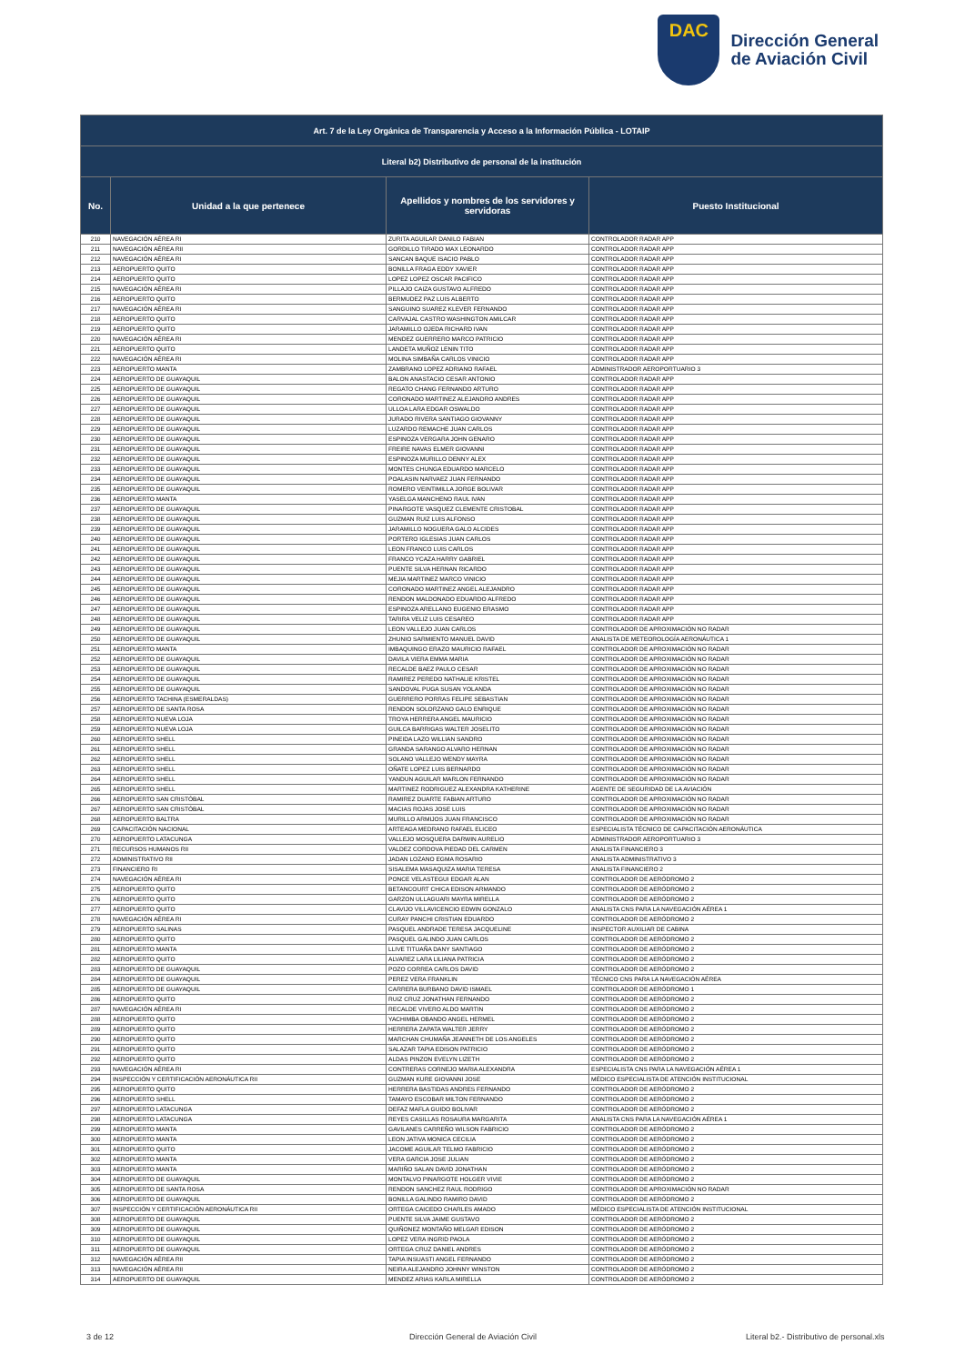DAC
Dirección General
de Aviación Civil
| Art. 7 de la Ley Orgánica de Transparencia y Acceso a la Información Pública - LOTAIP | | | |
| Literal b2) Distributivo de personal de la institución | | | |
| No. | Unidad a la que pertenece | Apellidos y nombres de los servidores y servidoras | Puesto Institucional |
| 210 | NAVEGACIÓN AÉREA RI | ZURITA AGUILAR DANILO FABIAN | CONTROLADOR RADAR APP |
| 211 | NAVEGACIÓN AÉREA RII | GORDILLO TIRADO MAX LEONARDO | CONTROLADOR RADAR APP |
| 212 | NAVEGACIÓN AÉREA RI | SANCAN BAQUE ISACIO PABLO | CONTROLADOR RADAR APP |
| 213 | AEROPUERTO QUITO | BONILLA FRAGA EDDY XAVIER | CONTROLADOR RADAR APP |
| 214 | AEROPUERTO QUITO | LOPEZ LOPEZ OSCAR PACIFICO | CONTROLADOR RADAR APP |
| 215 | NAVEGACIÓN AÉREA RI | PILLAJO CAIZA GUSTAVO ALFREDO | CONTROLADOR RADAR APP |
| 216 | AEROPUERTO QUITO | BERMUDEZ PAZ LUIS ALBERTO | CONTROLADOR RADAR APP |
| 217 | NAVEGACIÓN AÉREA RI | SANGUINO SUAREZ KLEVER FERNANDO | CONTROLADOR RADAR APP |
| 218 | AEROPUERTO QUITO | CARVAJAL CASTRO WASHINGTON AMILCAR | CONTROLADOR RADAR APP |
| 219 | AEROPUERTO QUITO | JARAMILLO OJEDA RICHARD IVAN | CONTROLADOR RADAR APP |
| 220 | NAVEGACIÓN AÉREA RI | MENDEZ GUERRERO MARCO PATRICIO | CONTROLADOR RADAR APP |
| 221 | AEROPUERTO QUITO | LANDETA MUÑOZ LENIN TITO | CONTROLADOR RADAR APP |
| 222 | NAVEGACIÓN AÉREA RI | MOLINA SIMBAÑA CARLOS VINICIO | CONTROLADOR RADAR APP |
| 223 | AEROPUERTO MANTA | ZAMBRANO LOPEZ ADRIANO RAFAEL | ADMINISTRADOR AEROPORTUARIO 3 |
| 224 | AEROPUERTO DE GUAYAQUIL | BALON ANASTACIO CESAR ANTONIO | CONTROLADOR RADAR APP |
| 225 | AEROPUERTO DE GUAYAQUIL | REGATO CHANG FERNANDO ARTURO | CONTROLADOR RADAR APP |
| 226 | AEROPUERTO DE GUAYAQUIL | CORONADO MARTINEZ ALEJANDRO ANDRES | CONTROLADOR RADAR APP |
| 227 | AEROPUERTO DE GUAYAQUIL | ULLOA LARA EDGAR OSWALDO | CONTROLADOR RADAR APP |
| 228 | AEROPUERTO DE GUAYAQUIL | JURADO RIVERA SANTIAGO GIOVANNY | CONTROLADOR RADAR APP |
| 229 | AEROPUERTO DE GUAYAQUIL | LUZARDO REMACHE JUAN CARLOS | CONTROLADOR RADAR APP |
| 230 | AEROPUERTO DE GUAYAQUIL | ESPINOZA VERGARA JOHN GENARO | CONTROLADOR RADAR APP |
| 231 | AEROPUERTO DE GUAYAQUIL | FREIRE NAVAS ELMER GIOVANNI | CONTROLADOR RADAR APP |
| 232 | AEROPUERTO DE GUAYAQUIL | ESPINOZA MURILLO DENNY ALEX | CONTROLADOR RADAR APP |
| 233 | AEROPUERTO DE GUAYAQUIL | MONTES CHUNGA EDUARDO MARCELO | CONTROLADOR RADAR APP |
| 234 | AEROPUERTO DE GUAYAQUIL | POALASIN NARVAEZ JUAN FERNANDO | CONTROLADOR RADAR APP |
| 235 | AEROPUERTO DE GUAYAQUIL | ROMERO VEINTIMILLA JORGE BOLIVAR | CONTROLADOR RADAR APP |
| 236 | AEROPUERTO MANTA | YASELGA MANCHENO RAUL IVAN | CONTROLADOR RADAR APP |
| 237 | AEROPUERTO DE GUAYAQUIL | PINARGOTE VASQUEZ CLEMENTE CRISTOBAL | CONTROLADOR RADAR APP |
| 238 | AEROPUERTO DE GUAYAQUIL | GUZMAN RUIZ LUIS ALFONSO | CONTROLADOR RADAR APP |
| 239 | AEROPUERTO DE GUAYAQUIL | JARAMILLO NOGUERA GALO ALCIDES | CONTROLADOR RADAR APP |
| 240 | AEROPUERTO DE GUAYAQUIL | PORTERO IGLESIAS JUAN CARLOS | CONTROLADOR RADAR APP |
| 241 | AEROPUERTO DE GUAYAQUIL | LEON FRANCO LUIS CARLOS | CONTROLADOR RADAR APP |
| 242 | AEROPUERTO DE GUAYAQUIL | FRANCO YCAZA HARRY GABRIEL | CONTROLADOR RADAR APP |
| 243 | AEROPUERTO DE GUAYAQUIL | PUENTE SILVA HERNAN RICARDO | CONTROLADOR RADAR APP |
| 244 | AEROPUERTO DE GUAYAQUIL | MEJIA MARTINEZ MARCO VINICIO | CONTROLADOR RADAR APP |
| 245 | AEROPUERTO DE GUAYAQUIL | CORONADO MARTINEZ ANGEL ALEJANDRO | CONTROLADOR RADAR APP |
| 246 | AEROPUERTO DE GUAYAQUIL | RENDON MALDONADO EDUARDO ALFREDO | CONTROLADOR RADAR APP |
| 247 | AEROPUERTO DE GUAYAQUIL | ESPINOZA ARELLANO EUGENIO ERASMO | CONTROLADOR RADAR APP |
| 248 | AEROPUERTO DE GUAYAQUIL | TARIRA VELIZ LUIS CESAREO | CONTROLADOR RADAR APP |
| 249 | AEROPUERTO DE GUAYAQUIL | LEON VALLEJO JUAN CARLOS | CONTROLADOR DE APROXIMACIÓN NO RADAR |
| 250 | AEROPUERTO DE GUAYAQUIL | ZHUNIO SARMIENTO MANUEL DAVID | ANALISTA DE METEOROLOGÍA AERONÁUTICA 1 |
| 251 | AEROPUERTO MANTA | IMBAQUINGO ERAZO MAURICIO RAFAEL | CONTROLADOR DE APROXIMACIÓN NO RADAR |
| 252 | AEROPUERTO DE GUAYAQUIL | DAVILA VIERA EMMA MARIA | CONTROLADOR DE APROXIMACIÓN NO RADAR |
| 253 | AEROPUERTO DE GUAYAQUIL | RECALDE BAEZ PAULO CESAR | CONTROLADOR DE APROXIMACIÓN NO RADAR |
| 254 | AEROPUERTO DE GUAYAQUIL | RAMIREZ PEREDO NATHALIE KRISTEL | CONTROLADOR DE APROXIMACIÓN NO RADAR |
| 255 | AEROPUERTO DE GUAYAQUIL | SANDOVAL PUGA SUSAN YOLANDA | CONTROLADOR DE APROXIMACIÓN NO RADAR |
| 256 | AEROPUERTO TACHINA (ESMERALDAS) | GUERRERO PORRAS FELIPE SEBASTIAN | CONTROLADOR DE APROXIMACIÓN NO RADAR |
| 257 | AEROPUERTO DE SANTA ROSA | RENDON SOLORZANO GALO ENRIQUE | CONTROLADOR DE APROXIMACIÓN NO RADAR |
| 258 | AEROPUERTO NUEVA LOJA | TROYA HERRERA ANGEL MAURICIO | CONTROLADOR DE APROXIMACIÓN NO RADAR |
| 259 | AEROPUERTO NUEVA LOJA | GUILCA BARRIGAS WALTER JOSELITO | CONTROLADOR DE APROXIMACIÓN NO RADAR |
| 260 | AEROPUERTO SHELL | PINEIDA LAZO WILLIAN SANDRO | CONTROLADOR DE APROXIMACIÓN NO RADAR |
| 261 | AEROPUERTO SHELL | GRANDA SARANGO ALVARO HERNAN | CONTROLADOR DE APROXIMACIÓN NO RADAR |
| 262 | AEROPUERTO SHELL | SOLANO VALLEJO WENDY MAYRA | CONTROLADOR DE APROXIMACIÓN NO RADAR |
| 263 | AEROPUERTO SHELL | OÑATE LOPEZ LUIS BERNARDO | CONTROLADOR DE APROXIMACIÓN NO RADAR |
| 264 | AEROPUERTO SHELL | YANDUN AGUILAR MARLON FERNANDO | CONTROLADOR DE APROXIMACIÓN NO RADAR |
| 265 | AEROPUERTO SHELL | MARTINEZ RODRIGUEZ ALEXANDRA KATHERINE | AGENTE DE SEGURIDAD DE LA AVIACIÓN |
| 266 | AEROPUERTO SAN CRISTÓBAL | RAMIREZ DUARTE FABIAN ARTURO | CONTROLADOR DE APROXIMACIÓN NO RADAR |
| 267 | AEROPUERTO SAN CRISTÓBAL | MACIAS ROJAS JOSE LUIS | CONTROLADOR DE APROXIMACIÓN NO RADAR |
| 268 | AEROPUERTO BALTRA | MURILLO ARMIJOS JUAN FRANCISCO | CONTROLADOR DE APROXIMACIÓN NO RADAR |
| 269 | CAPACITACIÓN NACIONAL | ARTEAGA MEDRANO RAFAEL ELICEO | ESPECIALISTA TÉCNICO DE CAPACITACIÓN AERONÁUTICA |
| 270 | AEROPUERTO LATACUNGA | VALLEJO MOSQUERA DARWIN AURELIO | ADMINISTRADOR AEROPORTUARIO 3 |
| 271 | RECURSOS HUMANOS RII | VALDEZ CORDOVA PIEDAD DEL CARMEN | ANALISTA FINANCIERO 3 |
| 272 | ADMINISTRATIVO RII | JADAN LOZANO EGMA ROSARIO | ANALISTA ADMINISTRATIVO 3 |
| 273 | FINANCIERO RI | SISALEMA MASAQUIZA MARIA TERESA | ANALISTA FINANCIERO 2 |
| 274 | NAVEGACIÓN AÉREA RI | PONCE VELASTEGUI EDGAR ALAN | CONTROLADOR DE AERÓDROMO 2 |
| 275 | AEROPUERTO QUITO | BETANCOURT CHICA EDISON ARMANDO | CONTROLADOR DE AERÓDROMO 2 |
| 276 | AEROPUERTO QUITO | GARZON ULLAGUARI MAYRA MIRELLA | CONTROLADOR DE AERÓDROMO 2 |
| 277 | AEROPUERTO QUITO | CLAVIJO VILLAVICENCIO EDWIN GONZALO | ANALISTA CNS PARA LA NAVEGACIÓN AÉREA 1 |
| 278 | NAVEGACIÓN AÉREA RI | CURAY PANCHI CRISTIAN EDUARDO | CONTROLADOR DE AERÓDROMO 2 |
| 279 | AEROPUERTO SALINAS | PASQUEL ANDRADE TERESA JACQUELINE | INSPECTOR AUXILIAR DE CABINA |
| 280 | AEROPUERTO QUITO | PASQUEL GALINDO JUAN CARLOS | CONTROLADOR DE AERÓDROMO 2 |
| 281 | AEROPUERTO MANTA | LLIVE TITUAÑA DANY SANTIAGO | CONTROLADOR DE AERÓDROMO 2 |
| 282 | AEROPUERTO QUITO | ALVAREZ LARA LILIANA PATRICIA | CONTROLADOR DE AERÓDROMO 2 |
| 283 | AEROPUERTO DE GUAYAQUIL | POZO CORREA CARLOS DAVID | CONTROLADOR DE AERÓDROMO 2 |
| 284 | AEROPUERTO DE GUAYAQUIL | PEREZ VERA FRANKLIN | TÉCNICO CNS PARA LA NAVEGACIÓN AÉREA |
| 285 | AEROPUERTO DE GUAYAQUIL | CARRERA BURBANO DAVID ISMAEL | CONTROLADOR DE AERÓDROMO 1 |
| 286 | AEROPUERTO QUITO | RUIZ CRUZ JONATHAN FERNANDO | CONTROLADOR DE AERÓDROMO 2 |
| 287 | NAVEGACIÓN AÉREA RI | RECALDE VIVERO ALDO MARTIN | CONTROLADOR DE AERÓDROMO 2 |
| 288 | AEROPUERTO QUITO | YACHIMBA OBANDO ANGEL HERMEL | CONTROLADOR DE AERÓDROMO 2 |
| 289 | AEROPUERTO QUITO | HERRERA ZAPATA WALTER JERRY | CONTROLADOR DE AERÓDROMO 2 |
| 290 | AEROPUERTO QUITO | MARCHAN CHUMAÑA JEANNETH DE LOS ANGELES | CONTROLADOR DE AERÓDROMO 2 |
| 291 | AEROPUERTO QUITO | SALAZAR TAPIA EDISON PATRICIO | CONTROLADOR DE AERÓDROMO 2 |
| 292 | AEROPUERTO QUITO | ALDAS PINZON EVELYN LIZETH | CONTROLADOR DE AERÓDROMO 2 |
| 293 | NAVEGACIÓN AÉREA RI | CONTRERAS CORNEJO MARIA ALEXANDRA | ESPECIALISTA CNS PARA LA NAVEGACIÓN AÉREA 1 |
| 294 | INSPECCIÓN Y CERTIFICACIÓN AERONÁUTICA RII | GUZMAN KURE GIOVANNI JOSE | MÉDICO ESPECIALISTA DE ATENCIÓN INSTITUCIONAL |
| 295 | AEROPUERTO QUITO | HERRERA BASTIDAS ANDRES FERNANDO | CONTROLADOR DE AERÓDROMO 2 |
| 296 | AEROPUERTO SHELL | TAMAYO ESCOBAR MILTON FERNANDO | CONTROLADOR DE AERÓDROMO 2 |
| 297 | AEROPUERTO LATACUNGA | DEFAZ MAFLA GUIDO BOLIVAR | CONTROLADOR DE AERÓDROMO 2 |
| 298 | AEROPUERTO LATACUNGA | REYES CASILLAS ROSAURA MARGARITA | ANALISTA CNS PARA LA NAVEGACIÓN AÉREA 1 |
| 299 | AEROPUERTO MANTA | GAVILANES CARREÑO WILSON FABRICIO | CONTROLADOR DE AERÓDROMO 2 |
| 300 | AEROPUERTO MANTA | LEON JATIVA MONICA CECILIA | CONTROLADOR DE AERÓDROMO 2 |
| 301 | AEROPUERTO QUITO | JACOME AGUILAR TELMO FABRICIO | CONTROLADOR DE AERÓDROMO 2 |
| 302 | AEROPUERTO MANTA | VERA GARCIA JOSE JULIAN | CONTROLADOR DE AERÓDROMO 2 |
| 303 | AEROPUERTO MANTA | MARIÑO SALAN DAVID JONATHAN | CONTROLADOR DE AERÓDROMO 2 |
| 304 | AEROPUERTO DE GUAYAQUIL | MONTALVO PINARGOTE HOLGER VIVIE | CONTROLADOR DE AERÓDROMO 2 |
| 305 | AEROPUERTO DE SANTA ROSA | RENDON SANCHEZ RAUL RODRIGO | CONTROLADOR DE APROXIMACIÓN NO RADAR |
| 306 | AEROPUERTO DE GUAYAQUIL | BONILLA GALINDO RAMIRO DAVID | CONTROLADOR DE AERÓDROMO 2 |
| 307 | INSPECCIÓN Y CERTIFICACIÓN AERONÁUTICA RII | ORTEGA CAICEDO CHARLES AMADO | MÉDICO ESPECIALISTA DE ATENCIÓN INSTITUCIONAL |
| 308 | AEROPUERTO DE GUAYAQUIL | PUENTE SILVA JAIME GUSTAVO | CONTROLADOR DE AERÓDROMO 2 |
| 309 | AEROPUERTO DE GUAYAQUIL | QUIÑONEZ MONTAÑO MELGAR EDISON | CONTROLADOR DE AERÓDROMO 2 |
| 310 | AEROPUERTO DE GUAYAQUIL | LOPEZ VERA INGRID PAOLA | CONTROLADOR DE AERÓDROMO 2 |
| 311 | AEROPUERTO DE GUAYAQUIL | ORTEGA CRUZ DANIEL ANDRES | CONTROLADOR DE AERÓDROMO 2 |
| 312 | NAVEGACIÓN AÉREA RII | TAPIA INSUASTI ANGEL FERNANDO | CONTROLADOR DE AERÓDROMO 2 |
| 313 | NAVEGACIÓN AÉREA RII | NEIRA ALEJANDRO JOHNNY WINSTON | CONTROLADOR DE AERÓDROMO 2 |
| 314 | AEROPUERTO DE GUAYAQUIL | MENDEZ ARIAS KARLA MIRELLA | CONTROLADOR DE AERÓDROMO 2 |
3 de 12
Dirección General de Aviación Civil
Literal b2.- Distributivo de personal.xls